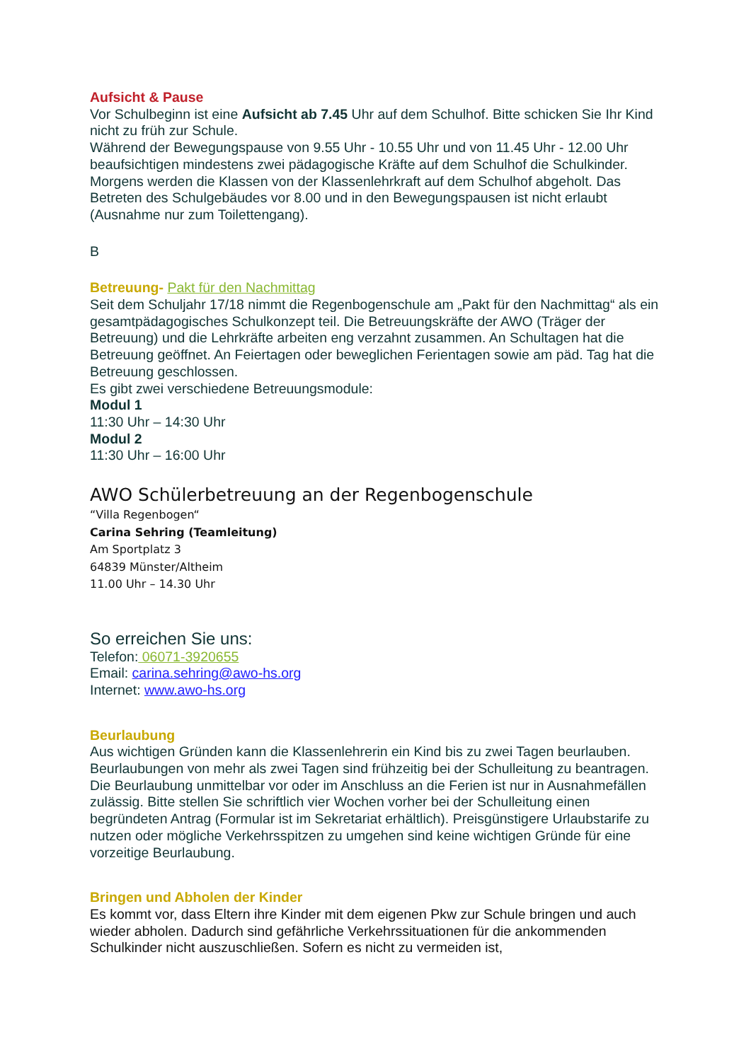Aufsicht & Pause
Vor Schulbeginn ist eine Aufsicht ab 7.45 Uhr auf dem Schulhof. Bitte schicken Sie Ihr Kind nicht zu früh zur Schule.
Während der Bewegungspause von 9.55 Uhr - 10.55 Uhr und von 11.45 Uhr - 12.00 Uhr beaufsichtigen mindestens zwei pädagogische Kräfte auf dem Schulhof die Schulkinder. Morgens werden die Klassen von der Klassenlehrkraft auf dem Schulhof abgeholt. Das Betreten des Schulgebäudes vor 8.00 und in den Bewegungspausen ist nicht erlaubt (Ausnahme nur zum Toilettengang).
B
Betreuung- Pakt für den Nachmittag
Seit dem Schuljahr 17/18 nimmt die Regenbogenschule am „Pakt für den Nachmittag“ als ein gesamtpädagogisches Schulkonzept teil. Die Betreuungskräfte der AWO (Träger der Betreuung) und die Lehrkräfte arbeiten eng verzahnt zusammen. An Schultagen hat die Betreuung geöffnet. An Feiertagen oder beweglichen Ferientagen sowie am päd. Tag hat die Betreuung geschlossen.
Es gibt zwei verschiedene Betreuungsmodule:
Modul 1
11:30 Uhr – 14:30 Uhr
Modul 2
11:30 Uhr – 16:00 Uhr
AWO Schülerbetreuung an der Regenbogenschule
“Villa Regenbogen“
Carina Sehring (Teamleitung)
Am Sportplatz 3
64839 Münster/Altheim
11.00 Uhr – 14.30 Uhr
So erreichen Sie uns:
Telefon: 06071-3920655
Email: carina.sehring@awo-hs.org
Internet: www.awo-hs.org
Beurlaubung
Aus wichtigen Gründen kann die Klassenlehrerin ein Kind bis zu zwei Tagen beurlauben. Beurlaubungen von mehr als zwei Tagen sind frühzeitig bei der Schulleitung zu beantragen.
Die Beurlaubung unmittelbar vor oder im Anschluss an die Ferien ist nur in Ausnahmefällen zulässig. Bitte stellen Sie schriftlich vier Wochen vorher bei der Schulleitung einen begründeten Antrag (Formular ist im Sekretariat erhältlich). Preisgünstigere Urlaubstarife zu nutzen oder mögliche Verkehrsspitzen zu umgehen sind keine wichtigen Gründe für eine vorzeitige Beurlaubung.
Bringen und Abholen der Kinder
Es kommt vor, dass Eltern ihre Kinder mit dem eigenen Pkw zur Schule bringen und auch wieder abholen. Dadurch sind gefährliche Verkehrssituationen für die ankommenden Schulkinder nicht auszuschließen. Sofern es nicht zu vermeiden ist,